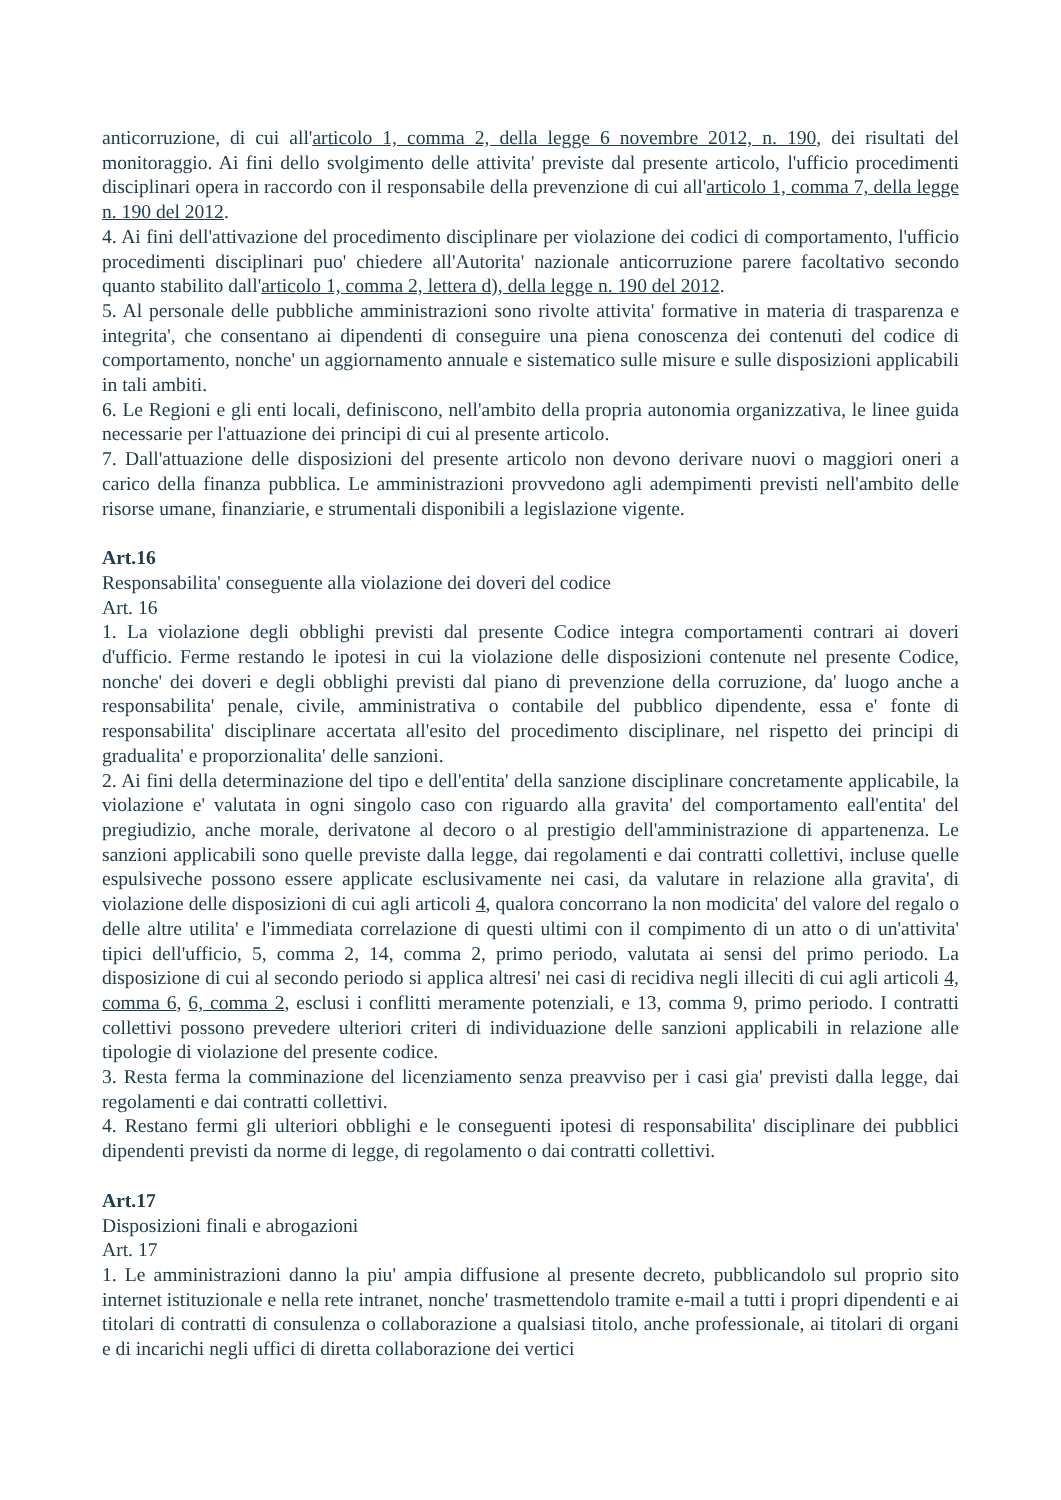anticorruzione, di cui all'articolo 1, comma 2, della legge 6 novembre 2012, n. 190, dei risultati del monitoraggio. Ai fini dello svolgimento delle attivita' previste dal presente articolo, l'ufficio procedimenti disciplinari opera in raccordo con il responsabile della prevenzione di cui all'articolo 1, comma 7, della legge n. 190 del 2012.
4. Ai fini dell'attivazione del procedimento disciplinare per violazione dei codici di comportamento, l'ufficio procedimenti disciplinari puo' chiedere all'Autorita' nazionale anticorruzione parere facoltativo secondo quanto stabilito dall'articolo 1, comma 2, lettera d), della legge n. 190 del 2012.
5. Al personale delle pubbliche amministrazioni sono rivolte attivita' formative in materia di trasparenza e integrita', che consentano ai dipendenti di conseguire una piena conoscenza dei contenuti del codice di comportamento, nonche' un aggiornamento annuale e sistematico sulle misure e sulle disposizioni applicabili in tali ambiti.
6. Le Regioni e gli enti locali, definiscono, nell'ambito della propria autonomia organizzativa, le linee guida necessarie per l'attuazione dei principi di cui al presente articolo.
7. Dall'attuazione delle disposizioni del presente articolo non devono derivare nuovi o maggiori oneri a carico della finanza pubblica. Le amministrazioni provvedono agli adempimenti previsti nell'ambito delle risorse umane, finanziarie, e strumentali disponibili a legislazione vigente.
Art.16
Responsabilita' conseguente alla violazione dei doveri del codice
Art. 16
1. La violazione degli obblighi previsti dal presente Codice integra comportamenti contrari ai doveri d'ufficio. Ferme restando le ipotesi in cui la violazione delle disposizioni contenute nel presente Codice, nonche' dei doveri e degli obblighi previsti dal piano di prevenzione della corruzione, da' luogo anche a responsabilita' penale, civile, amministrativa o contabile del pubblico dipendente, essa e' fonte di responsabilita' disciplinare accertata all'esito del procedimento disciplinare, nel rispetto dei principi di gradualita' e proporzionalita' delle sanzioni.
2. Ai fini della determinazione del tipo e dell'entita' della sanzione disciplinare concretamente applicabile, la violazione e' valutata in ogni singolo caso con riguardo alla gravita' del comportamento eall'entita' del pregiudizio, anche morale, derivatone al decoro o al prestigio dell'amministrazione di appartenenza. Le sanzioni applicabili sono quelle previste dalla legge, dai regolamenti e dai contratti collettivi, incluse quelle espulsiveche possono essere applicate esclusivamente nei casi, da valutare in relazione alla gravita', di violazione delle disposizioni di cui agli articoli 4, qualora concorrano la non modicita' del valore del regalo o delle altre utilita' e l'immediata correlazione di questi ultimi con il compimento di un atto o di un'attivita' tipici dell'ufficio, 5, comma 2, 14, comma 2, primo periodo, valutata ai sensi del primo periodo. La disposizione di cui al secondo periodo si applica altresi' nei casi di recidiva negli illeciti di cui agli articoli 4, comma 6, 6, comma 2, esclusi i conflitti meramente potenziali, e 13, comma 9, primo periodo. I contratti collettivi possono prevedere ulteriori criteri di individuazione delle sanzioni applicabili in relazione alle tipologie di violazione del presente codice.
3. Resta ferma la comminazione del licenziamento senza preavviso per i casi gia' previsti dalla legge, dai regolamenti e dai contratti collettivi.
4. Restano fermi gli ulteriori obblighi e le conseguenti ipotesi di responsabilita' disciplinare dei pubblici dipendenti previsti da norme di legge, di regolamento o dai contratti collettivi.
Art.17
Disposizioni finali e abrogazioni
Art. 17
1. Le amministrazioni danno la piu' ampia diffusione al presente decreto, pubblicandolo sul proprio sito internet istituzionale e nella rete intranet, nonche' trasmettendolo tramite e-mail a tutti i propri dipendenti e ai titolari di contratti di consulenza o collaborazione a qualsiasi titolo, anche professionale, ai titolari di organi e di incarichi negli uffici di diretta collaborazione dei vertici